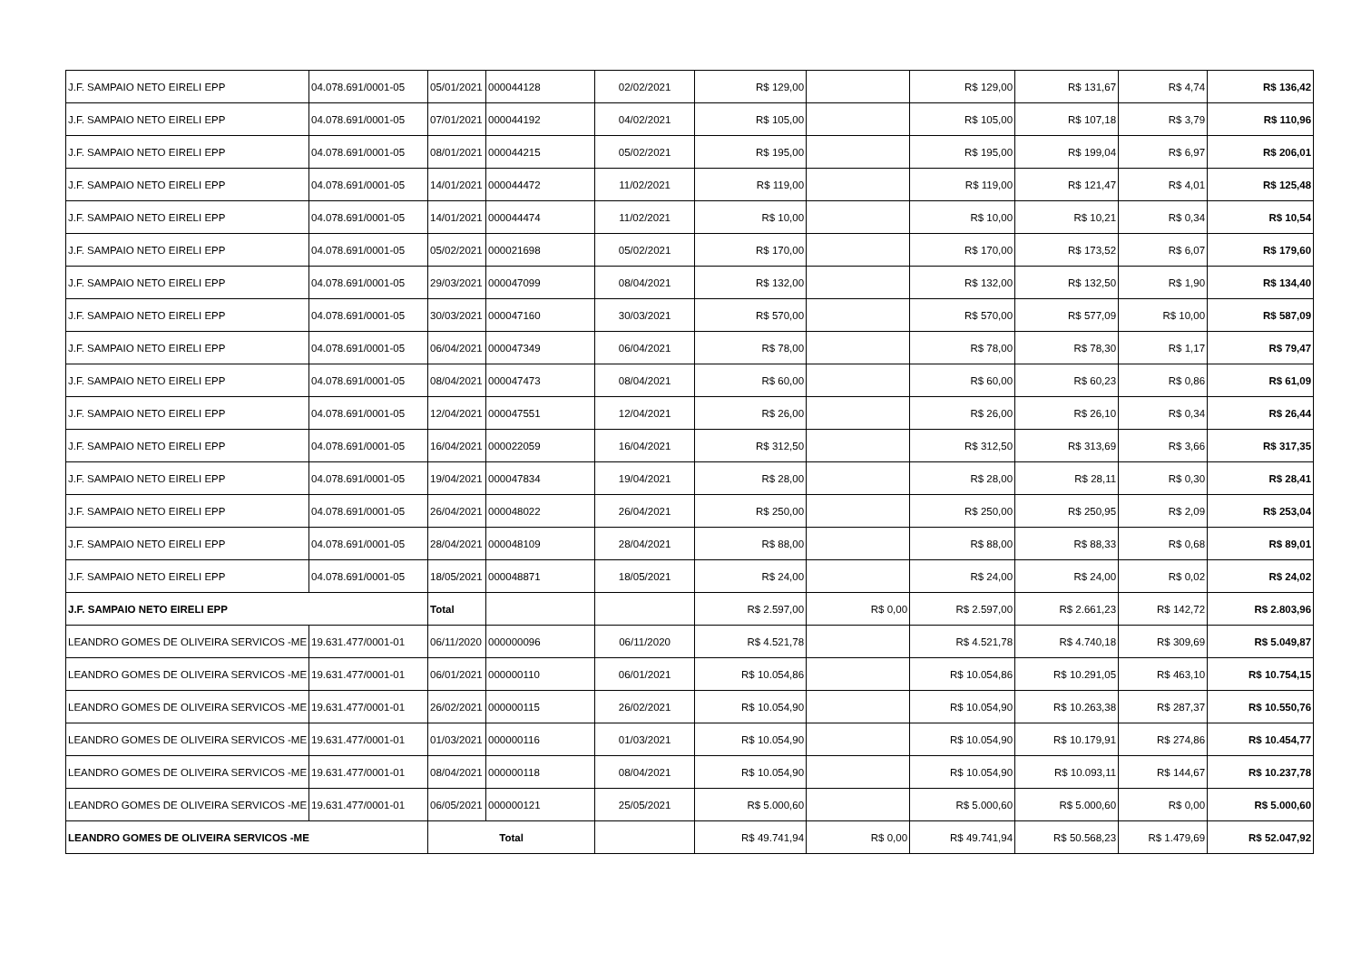| J.F. SAMPAIO NETO EIRELI EPP | 04.078.691/0001-05 | 05/01/2021 | 000044128 | 02/02/2021 | R$ 129,00 | | R$ 129,00 | R$ 131,67 | R$ 4,74 | R$ 136,42 |
| J.F. SAMPAIO NETO EIRELI EPP | 04.078.691/0001-05 | 07/01/2021 | 000044192 | 04/02/2021 | R$ 105,00 | | R$ 105,00 | R$ 107,18 | R$ 3,79 | R$ 110,96 |
| J.F. SAMPAIO NETO EIRELI EPP | 04.078.691/0001-05 | 08/01/2021 | 000044215 | 05/02/2021 | R$ 195,00 | | R$ 195,00 | R$ 199,04 | R$ 6,97 | R$ 206,01 |
| J.F. SAMPAIO NETO EIRELI EPP | 04.078.691/0001-05 | 14/01/2021 | 000044472 | 11/02/2021 | R$ 119,00 | | R$ 119,00 | R$ 121,47 | R$ 4,01 | R$ 125,48 |
| J.F. SAMPAIO NETO EIRELI EPP | 04.078.691/0001-05 | 14/01/2021 | 000044474 | 11/02/2021 | R$ 10,00 | | R$ 10,00 | R$ 10,21 | R$ 0,34 | R$ 10,54 |
| J.F. SAMPAIO NETO EIRELI EPP | 04.078.691/0001-05 | 05/02/2021 | 000021698 | 05/02/2021 | R$ 170,00 | | R$ 170,00 | R$ 173,52 | R$ 6,07 | R$ 179,60 |
| J.F. SAMPAIO NETO EIRELI EPP | 04.078.691/0001-05 | 29/03/2021 | 000047099 | 08/04/2021 | R$ 132,00 | | R$ 132,00 | R$ 132,50 | R$ 1,90 | R$ 134,40 |
| J.F. SAMPAIO NETO EIRELI EPP | 04.078.691/0001-05 | 30/03/2021 | 000047160 | 30/03/2021 | R$ 570,00 | | R$ 570,00 | R$ 577,09 | R$ 10,00 | R$ 587,09 |
| J.F. SAMPAIO NETO EIRELI EPP | 04.078.691/0001-05 | 06/04/2021 | 000047349 | 06/04/2021 | R$ 78,00 | | R$ 78,00 | R$ 78,30 | R$ 1,17 | R$ 79,47 |
| J.F. SAMPAIO NETO EIRELI EPP | 04.078.691/0001-05 | 08/04/2021 | 000047473 | 08/04/2021 | R$ 60,00 | | R$ 60,00 | R$ 60,23 | R$ 0,86 | R$ 61,09 |
| J.F. SAMPAIO NETO EIRELI EPP | 04.078.691/0001-05 | 12/04/2021 | 000047551 | 12/04/2021 | R$ 26,00 | | R$ 26,00 | R$ 26,10 | R$ 0,34 | R$ 26,44 |
| J.F. SAMPAIO NETO EIRELI EPP | 04.078.691/0001-05 | 16/04/2021 | 000022059 | 16/04/2021 | R$ 312,50 | | R$ 312,50 | R$ 313,69 | R$ 3,66 | R$ 317,35 |
| J.F. SAMPAIO NETO EIRELI EPP | 04.078.691/0001-05 | 19/04/2021 | 000047834 | 19/04/2021 | R$ 28,00 | | R$ 28,00 | R$ 28,11 | R$ 0,30 | R$ 28,41 |
| J.F. SAMPAIO NETO EIRELI EPP | 04.078.691/0001-05 | 26/04/2021 | 000048022 | 26/04/2021 | R$ 250,00 | | R$ 250,00 | R$ 250,95 | R$ 2,09 | R$ 253,04 |
| J.F. SAMPAIO NETO EIRELI EPP | 04.078.691/0001-05 | 28/04/2021 | 000048109 | 28/04/2021 | R$ 88,00 | | R$ 88,00 | R$ 88,33 | R$ 0,68 | R$ 89,01 |
| J.F. SAMPAIO NETO EIRELI EPP | 04.078.691/0001-05 | 18/05/2021 | 000048871 | 18/05/2021 | R$ 24,00 | | R$ 24,00 | R$ 24,00 | R$ 0,02 | R$ 24,02 |
| J.F. SAMPAIO NETO EIRELI EPP | | Total | | | R$ 2.597,00 | R$ 0,00 | R$ 2.597,00 | R$ 2.661,23 | R$ 142,72 | R$ 2.803,96 |
| LEANDRO GOMES DE OLIVEIRA SERVICOS -ME | 19.631.477/0001-01 | 06/11/2020 | 000000096 | 06/11/2020 | R$ 4.521,78 | | R$ 4.521,78 | R$ 4.740,18 | R$ 309,69 | R$ 5.049,87 |
| LEANDRO GOMES DE OLIVEIRA SERVICOS -ME | 19.631.477/0001-01 | 06/01/2021 | 000000110 | 06/01/2021 | R$ 10.054,86 | | R$ 10.054,86 | R$ 10.291,05 | R$ 463,10 | R$ 10.754,15 |
| LEANDRO GOMES DE OLIVEIRA SERVICOS -ME | 19.631.477/0001-01 | 26/02/2021 | 000000115 | 26/02/2021 | R$ 10.054,90 | | R$ 10.054,90 | R$ 10.263,38 | R$ 287,37 | R$ 10.550,76 |
| LEANDRO GOMES DE OLIVEIRA SERVICOS -ME | 19.631.477/0001-01 | 01/03/2021 | 000000116 | 01/03/2021 | R$ 10.054,90 | | R$ 10.054,90 | R$ 10.179,91 | R$ 274,86 | R$ 10.454,77 |
| LEANDRO GOMES DE OLIVEIRA SERVICOS -ME | 19.631.477/0001-01 | 08/04/2021 | 000000118 | 08/04/2021 | R$ 10.054,90 | | R$ 10.054,90 | R$ 10.093,11 | R$ 144,67 | R$ 10.237,78 |
| LEANDRO GOMES DE OLIVEIRA SERVICOS -ME | 19.631.477/0001-01 | 06/05/2021 | 000000121 | 25/05/2021 | R$ 5.000,60 | | R$ 5.000,60 | R$ 5.000,60 | R$ 0,00 | R$ 5.000,60 |
| LEANDRO GOMES DE OLIVEIRA SERVICOS -ME | | Total | | | R$ 49.741,94 | R$ 0,00 | R$ 49.741,94 | R$ 50.568,23 | R$ 1.479,69 | R$ 52.047,92 |